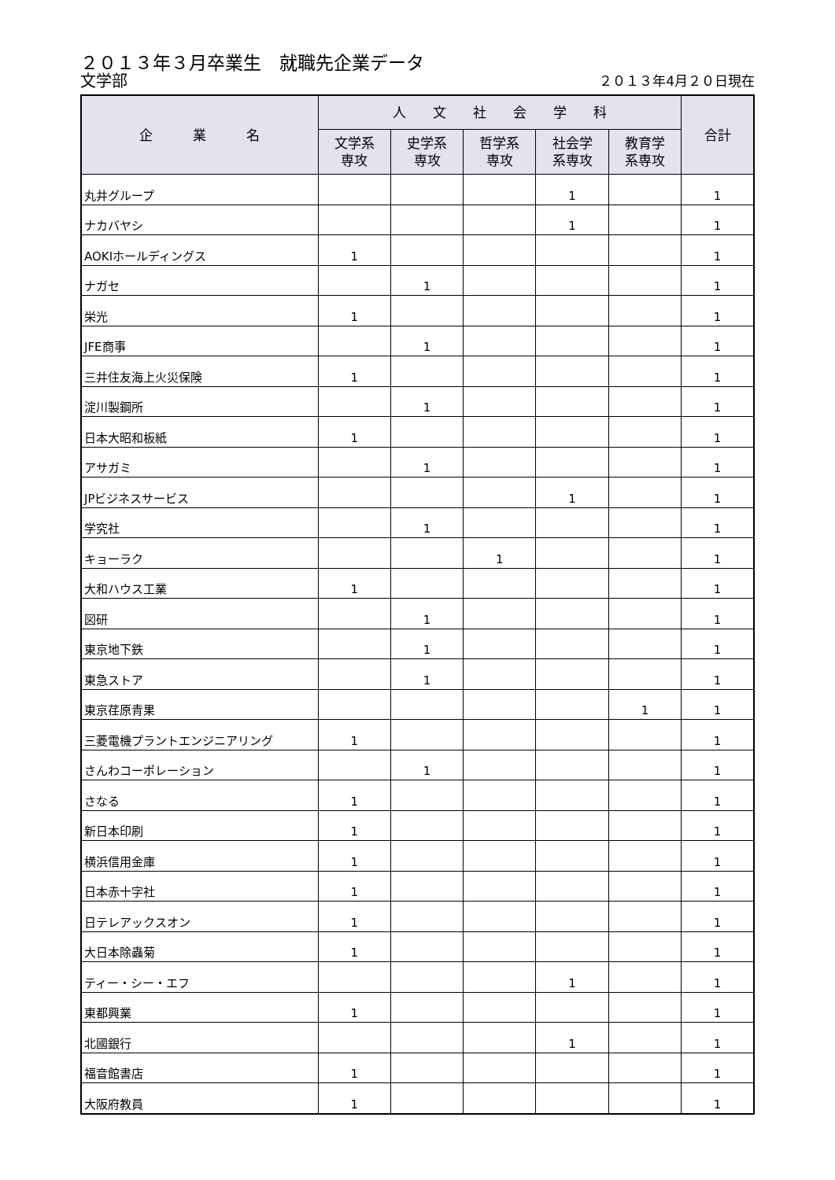２０１３年３月卒業生　就職先企業データ
文学部 ２０１３年4月２０日現在
| 企 業 名 | 人 文 社 会 学 科 | | | | | 合計 |
| --- | --- | --- | --- | --- | --- | --- |
| | 文学系 専攻 | 史学系 専攻 | 哲学系 専攻 | 社会学 系専攻 | 教育学 系専攻 | |
| 丸井グループ | | | | 1 | | 1 |
| ナカバヤシ | | | | 1 | | 1 |
| AOKIホールディングス | 1 | | | | | 1 |
| ナガセ | | 1 | | | | 1 |
| 栄光 | 1 | | | | | 1 |
| JFE商事 | | 1 | | | | 1 |
| 三井住友海上火災保険 | 1 | | | | | 1 |
| 淀川製鋼所 | | 1 | | | | 1 |
| 日本大昭和板紙 | 1 | | | | | 1 |
| アサガミ | | 1 | | | | 1 |
| JPビジネスサービス | | | | 1 | | 1 |
| 学究社 | | 1 | | | | 1 |
| キョーラク | | | 1 | | | 1 |
| 大和ハウス工業 | 1 | | | | | 1 |
| 図研 | | 1 | | | | 1 |
| 東京地下鉄 | | 1 | | | | 1 |
| 東急ストア | | 1 | | | | 1 |
| 東京荏原青果 | | | | | 1 | 1 |
| 三菱電機プラントエンジニアリング | 1 | | | | | 1 |
| さんわコーポレーション | | 1 | | | | 1 |
| さなる | 1 | | | | | 1 |
| 新日本印刷 | 1 | | | | | 1 |
| 横浜信用金庫 | 1 | | | | | 1 |
| 日本赤十字社 | 1 | | | | | 1 |
| 日テレアックスオン | 1 | | | | | 1 |
| 大日本除蟲菊 | 1 | | | | | 1 |
| ティー・シー・エフ | | | | 1 | | 1 |
| 東都興業 | 1 | | | | | 1 |
| 北國銀行 | | | | 1 | | 1 |
| 福音館書店 | 1 | | | | | 1 |
| 大阪府教員 | 1 | | | | | 1 |